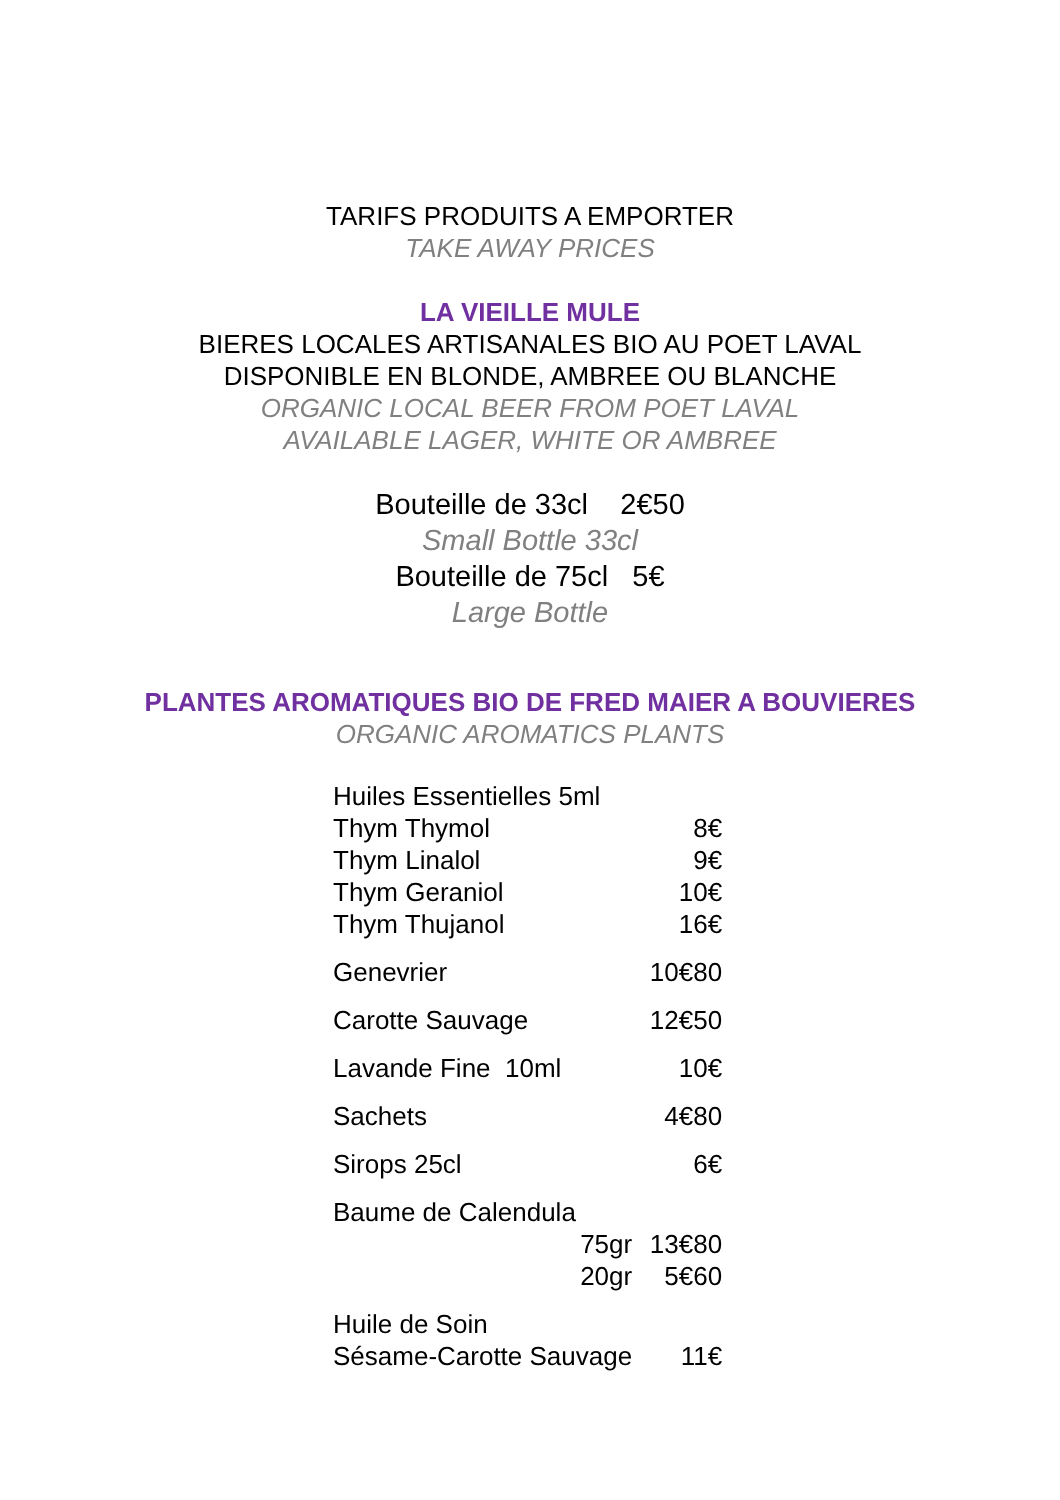TARIFS PRODUITS A EMPORTER
TAKE AWAY PRICES
LA VIEILLE MULE
BIERES LOCALES ARTISANALES BIO AU POET LAVAL
DISPONIBLE EN BLONDE, AMBREE OU BLANCHE
ORGANIC LOCAL BEER FROM POET LAVAL
AVAILABLE LAGER, WHITE OR AMBREE
Bouteille de 33cl 2€50
Small Bottle 33cl
Bouteille de 75cl 5€
Large Bottle
PLANTES AROMATIQUES BIO DE FRED MAIER A BOUVIERES
ORGANIC AROMATICS PLANTS
| Huiles Essentielles 5ml | |
| Thym Thymol | 8€ |
| Thym Linalol | 9€ |
| Thym Geraniol | 10€ |
| Thym Thujanol | 16€ |
| Genevrier | 10€80 |
| Carotte Sauvage | 12€50 |
| Lavande Fine 10ml | 10€ |
| Sachets | 4€80 |
| Sirops 25cl | 6€ |
| Baume de Calendula | |
| 75gr | 13€80 |
| 20gr | 5€60 |
| Huile de Soin | |
| Sésame-Carotte Sauvage | 11€ |